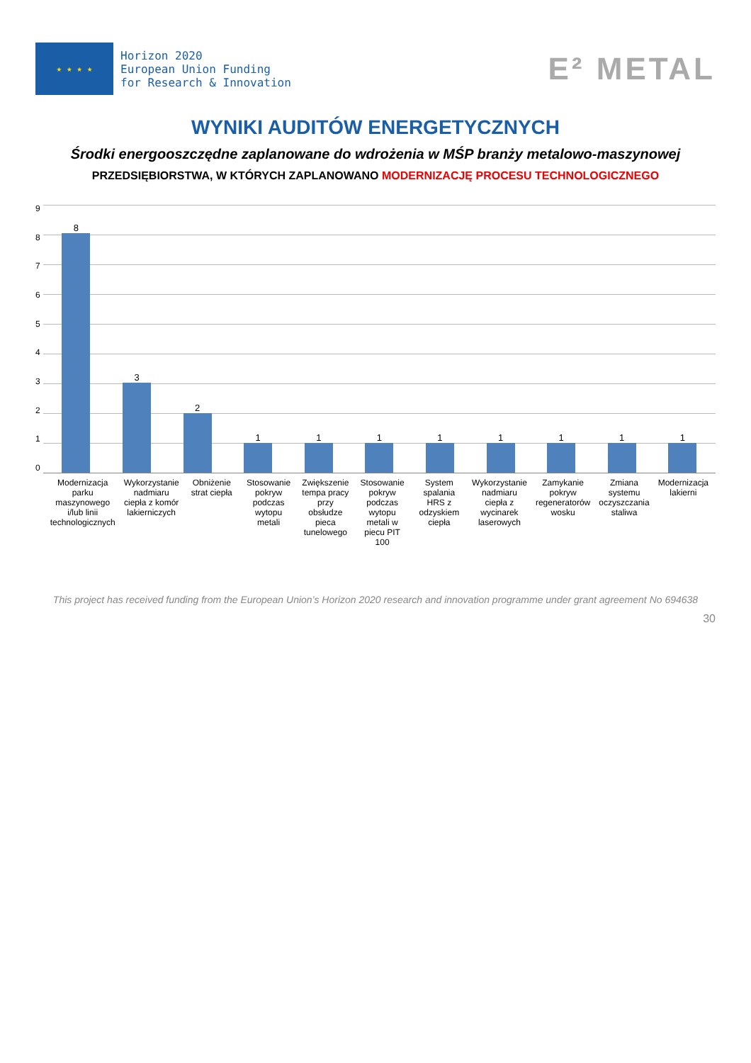★ ★ ★ ★
Horizon 2020
European Union Funding
for Research & Innovation
E² METAL
WYNIKI AUDITÓW ENERGETYCZNYCH
Środki energooszczędne zaplanowane do wdrożenia w MŚP branży metalowo-maszynowej
PRZEDSIĘBIORSTWA, W KTÓRYCH ZAPLANOWANO MODERNIZACJĘ PROCESU TECHNOLOGICZNEGO
9876543210
8
3
2
1
1
1
1
1
1
1
1
Modernizacja parku maszynowego i/lub linii technologicznych
Wykorzystanie nadmiaru ciepła z komór lakierniczych
Obniżenie strat ciepła Stosowanie pokryw podczas wytopu metali
Zwiększenie tempa pracy przy obsłudze pieca tunelowego
Stosowanie pokryw podczas wytopu metali w piecu PIT 100
System spalania HRS z odzyskiem ciepła
Wykorzystanie nadmiaru ciepła z wycinarek laserowych
Zamykanie pokryw regeneratorów wosku
Zmiana systemu oczyszczania staliwa
Modernizacja lakierni
This project has received funding from the European Union’s Horizon 2020 research and innovation programme under grant agreement No 694638
30